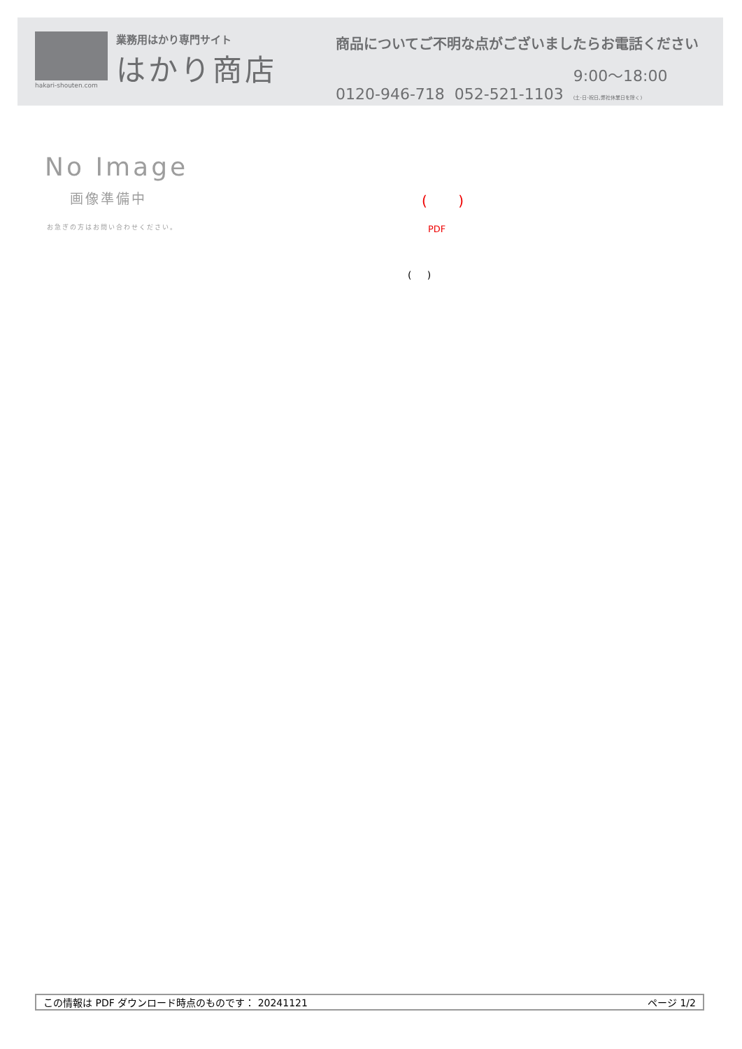hakari-shouten.com
業務用はかり専門サイト
はかり商店
商品についてご不明な点がございましたらお電話ください
0120-946-718 052-521-1103 9:00〜18:00
(土･日･祝日､弊社休業日を除く)
No Image
画像準備中
お急ぎの方はお問い合わせください。
( )
PDF
( )
この情報は PDF ダウンロード時点のものです： 20241121 ページ 1/2